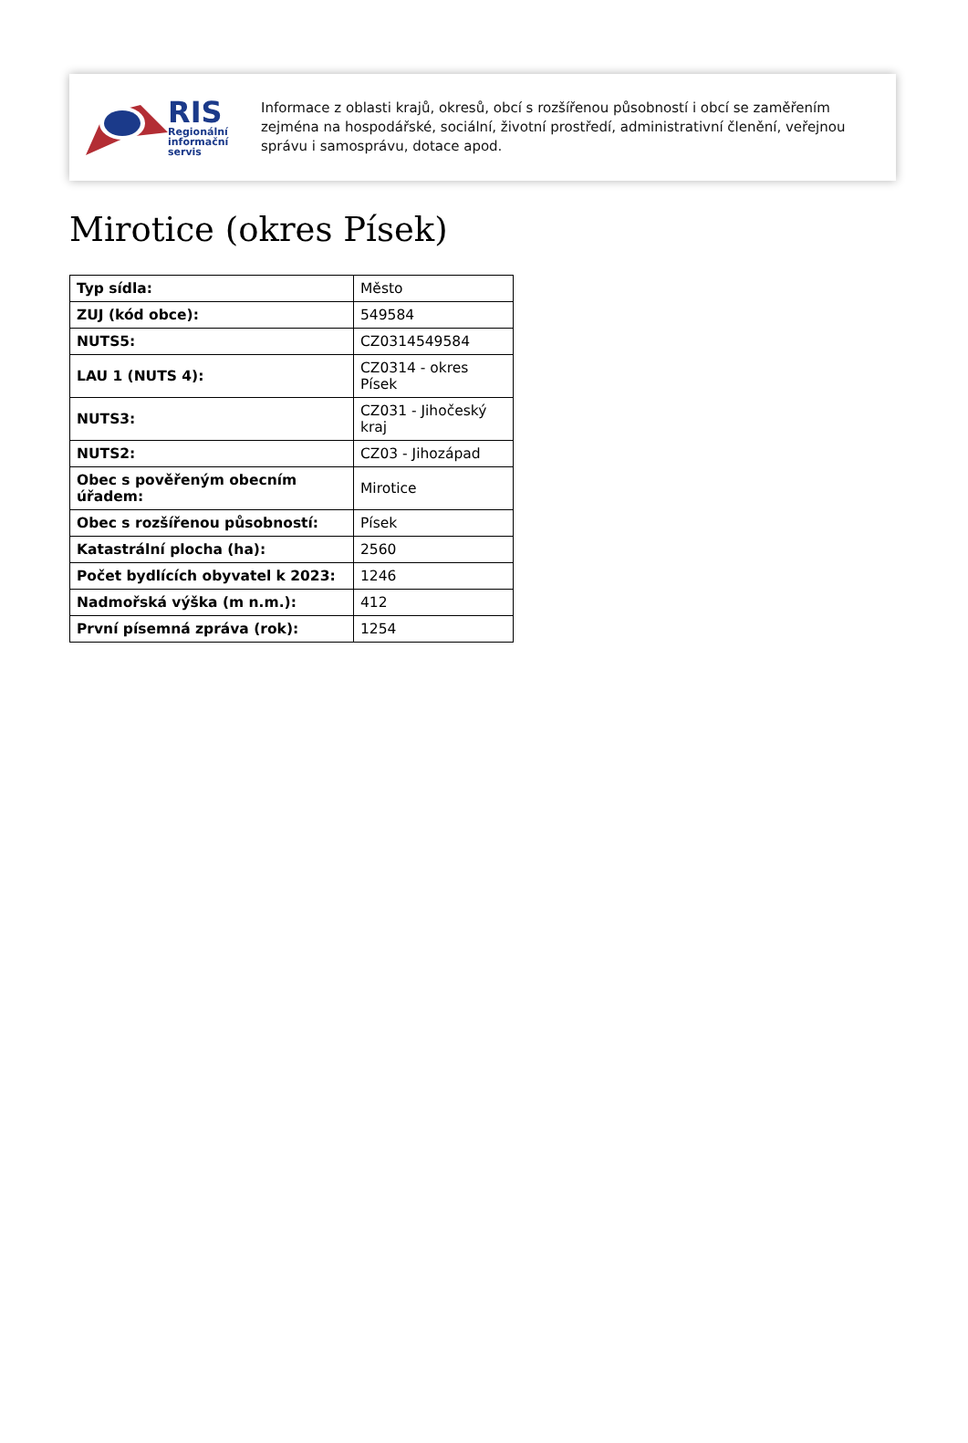RIS
Regionální
informační
servis
Informace z oblasti krajů, okresů, obcí s rozšířenou působností i obcí se zaměřením zejména na hospodářské, sociální, životní prostředí, administrativní členění, veřejnou správu i samosprávu, dotace apod.
Mirotice (okres Písek)
| Typ sídla: | Město |
| ZUJ (kód obce): | 549584 |
| NUTS5: | CZ0314549584 |
| LAU 1 (NUTS 4): | CZ0314 - okres Písek |
| NUTS3: | CZ031 - Jihočeský kraj |
| NUTS2: | CZ03 - Jihozápad |
| Obec s pověřeným obecním úřadem: | Mirotice |
| Obec s rozšířenou působností: | Písek |
| Katastrální plocha (ha): | 2560 |
| Počet bydlících obyvatel k 2023: | 1246 |
| Nadmořská výška (m n.m.): | 412 |
| První písemná zpráva (rok): | 1254 |